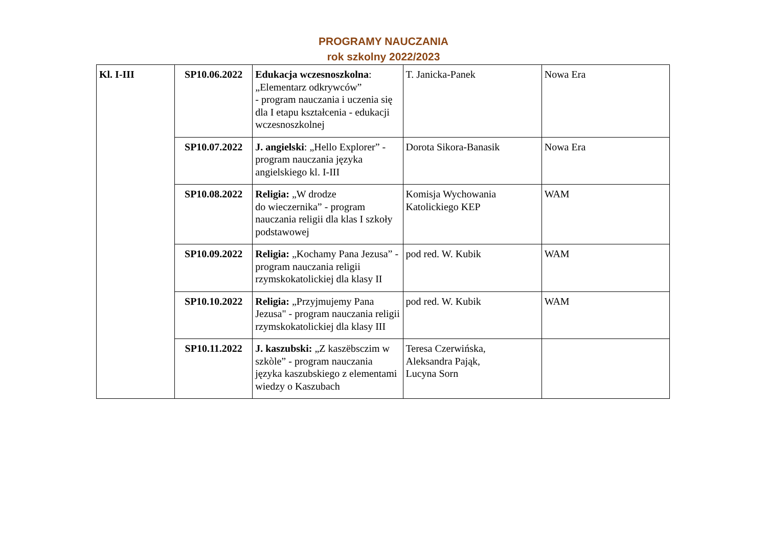PROGRAMY NAUCZANIA
rok szkolny 2022/2023
| Kl. I-III | SP10.06.2022 | Edukacja wczesnoszkolna : „Elementarz odkrywców” - program nauczania i uczenia się dla I etapu kształcenia - edukacji wczesnoszkolnej | T. Janicka-Panek | Nowa Era |
| | SP10.07.2022 | J. angielski : „Hello Explorer” - program nauczania języka angielskiego kl. I-III | Dorota Sikora-Banasik | Nowa Era |
| | SP10.08.2022 | Religia: „W drodze do wieczernika” - program nauczania religii dla klas I szkoły podstawowej | Komisja Wychowania Katolickiego KEP | WAM |
| | SP10.09.2022 | Religia: „Kochamy Pana Jezusa” - program nauczania religii rzymskokatolickiej dla klasy II | pod red. W. Kubik | WAM |
| | SP10.10.2022 | Religia: „Przyjmujemy Pana Jezusa" - program nauczania religii rzymskokatolickiej dla klasy III | pod red. W. Kubik | WAM |
| | SP10.11.2022 | J. kaszubski: „Z kaszëbsczim w szkòle” - program nauczania języka kaszubskiego z elementami wiedzy o Kaszubach | Teresa Czerwińska, Aleksandra Pająk, Lucyna Sorn | |